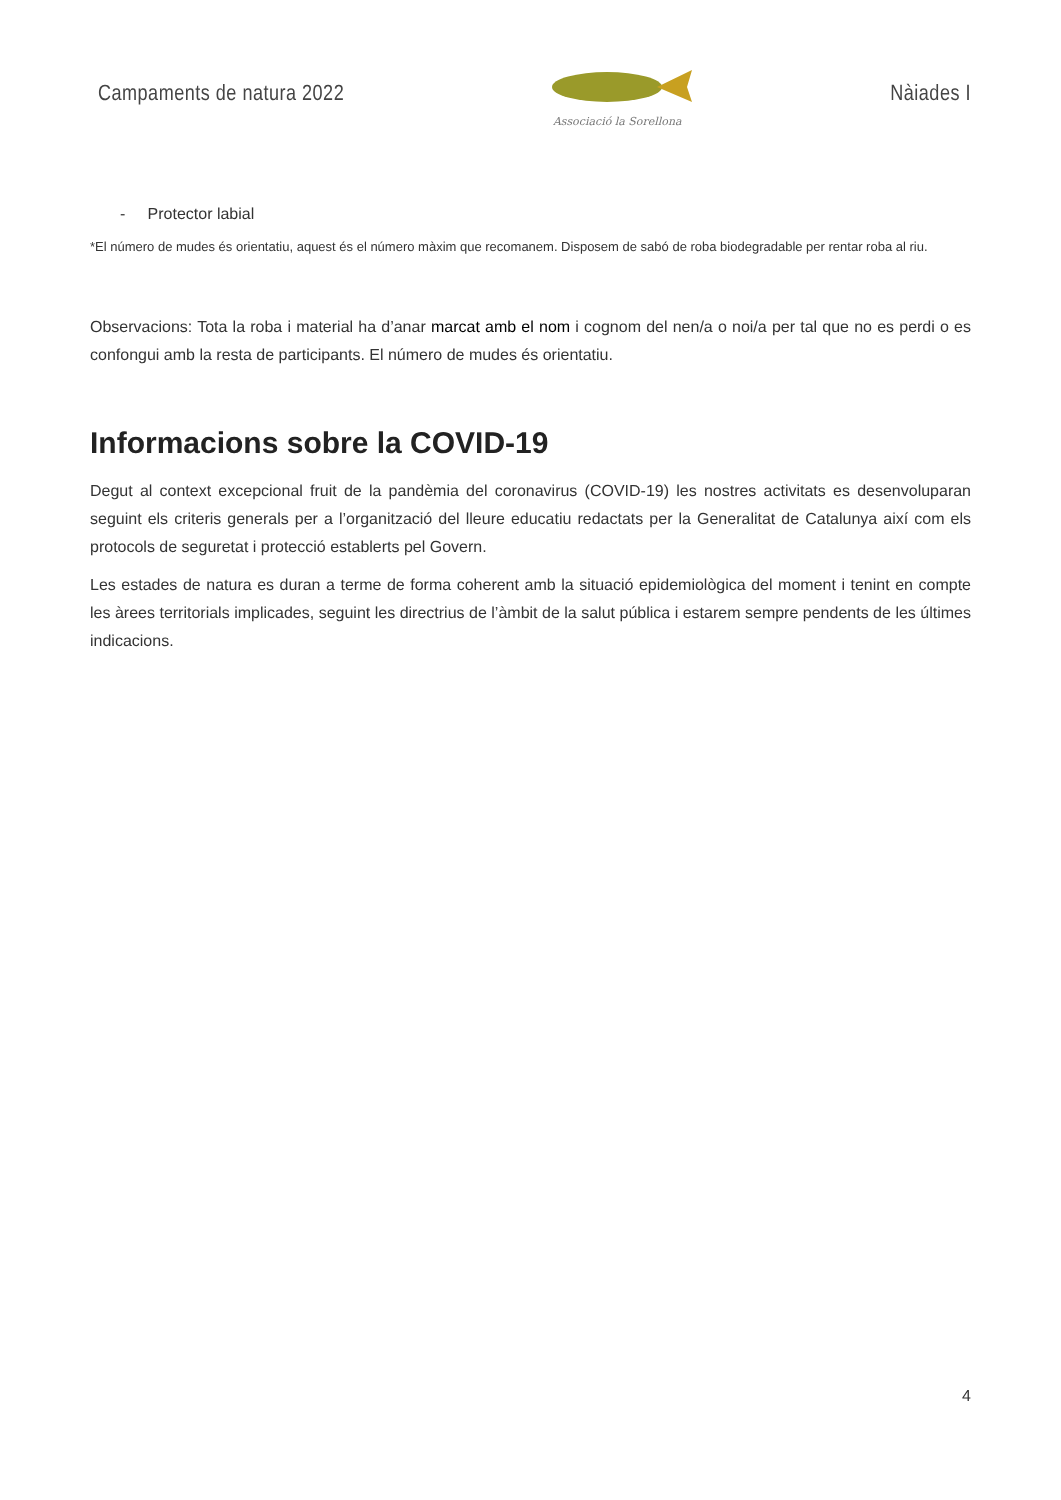Campaments de natura 2022
Associació la Sorellona
Nàiades I
- Protector labial
*El número de mudes és orientatiu, aquest és el número màxim que recomanem. Disposem de sabó de roba biodegradable per rentar roba al riu.
Observacions: Tota la roba i material ha d’anar marcat amb el nom i cognom del nen/a o noi/a per tal que no es perdi o es confongui amb la resta de participants. El número de mudes és orientatiu.
Informacions sobre la COVID-19
Degut al context excepcional fruit de la pandèmia del coronavirus (COVID-19) les nostres activitats es desenvoluparan seguint els criteris generals per a l’organització del lleure educatiu redactats per la Generalitat de Catalunya així com els protocols de seguretat i protecció establerts pel Govern.
Les estades de natura es duran a terme de forma coherent amb la situació epidemiològica del moment i tenint en compte les àrees territorials implicades, seguint les directrius de l’àmbit de la salut pública i estarem sempre pendents de les últimes indicacions.
4